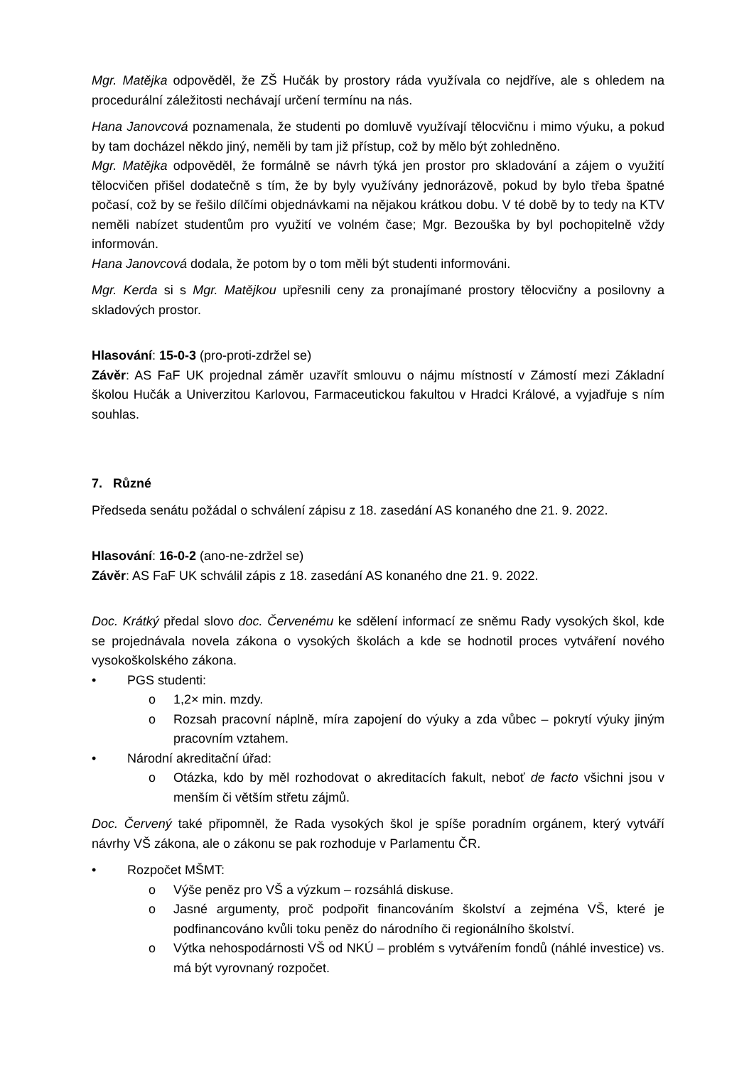Mgr. Matějka odpověděl, že ZŠ Hučák by prostory ráda využívala co nejdříve, ale s ohledem na procedurální záležitosti nechávají určení termínu na nás.
Hana Janovcová poznamenala, že studenti po domluvě využívají tělocvičnu i mimo výuku, a pokud by tam docházel někdo jiný, neměli by tam již přístup, což by mělo být zohledněno.
Mgr. Matějka odpověděl, že formálně se návrh týká jen prostor pro skladování a zájem o využití tělocvičen přišel dodatečně s tím, že by byly využívány jednorázově, pokud by bylo třeba špatné počasí, což by se řešilo dílčími objednávkami na nějakou krátkou dobu. V té době by to tedy na KTV neměli nabízet studentům pro využití ve volném čase; Mgr. Bezouška by byl pochopitelně vždy informován.
Hana Janovcová dodala, že potom by o tom měli být studenti informováni.
Mgr. Kerda si s Mgr. Matějkou upřesnili ceny za pronajímané prostory tělocvičny a posilovny a skladových prostor.
Hlasování: 15-0-3 (pro-proti-zdržel se)
Závěr: AS FaF UK projednal záměr uzavřít smlouvu o nájmu místností v Zámostí mezi Základní školou Hučák a Univerzitou Karlovou, Farmaceutickou fakultou v Hradci Králové, a vyjadřuje s ním souhlas.
7. Různé
Předseda senátu požádal o schválení zápisu z 18. zasedání AS konaného dne 21. 9. 2022.
Hlasování: 16-0-2 (ano-ne-zdržel se)
Závěr: AS FaF UK schválil zápis z 18. zasedání AS konaného dne 21. 9. 2022.
Doc. Krátký předal slovo doc. Červenému ke sdělení informací ze sněmu Rady vysokých škol, kde se projednávala novela zákona o vysokých školách a kde se hodnotil proces vytváření nového vysokoškolského zákona.
• PGS studenti:
o 1,2× min. mzdy.
o Rozsah pracovní náplně, míra zapojení do výuky a zda vůbec – pokrytí výuky jiným pracovním vztahem.
• Národní akreditační úřad:
o Otázka, kdo by měl rozhodovat o akreditacích fakult, neboť de facto všichni jsou v menším či větším střetu zájmů.
Doc. Červený také připomněl, že Rada vysokých škol je spíše poradním orgánem, který vytváří návrhy VŠ zákona, ale o zákonu se pak rozhoduje v Parlamentu ČR.
• Rozpočet MŠMT:
o Výše peněz pro VŠ a výzkum – rozsáhlá diskuse.
o Jasné argumenty, proč podpořit financováním školství a zejména VŠ, které je podfinancováno kvůli toku peněz do národního či regionálního školství.
o Výtka nehospodárnosti VŠ od NKÚ – problém s vytvářením fondů (náhlé investice) vs. má být vyrovnaný rozpočet.